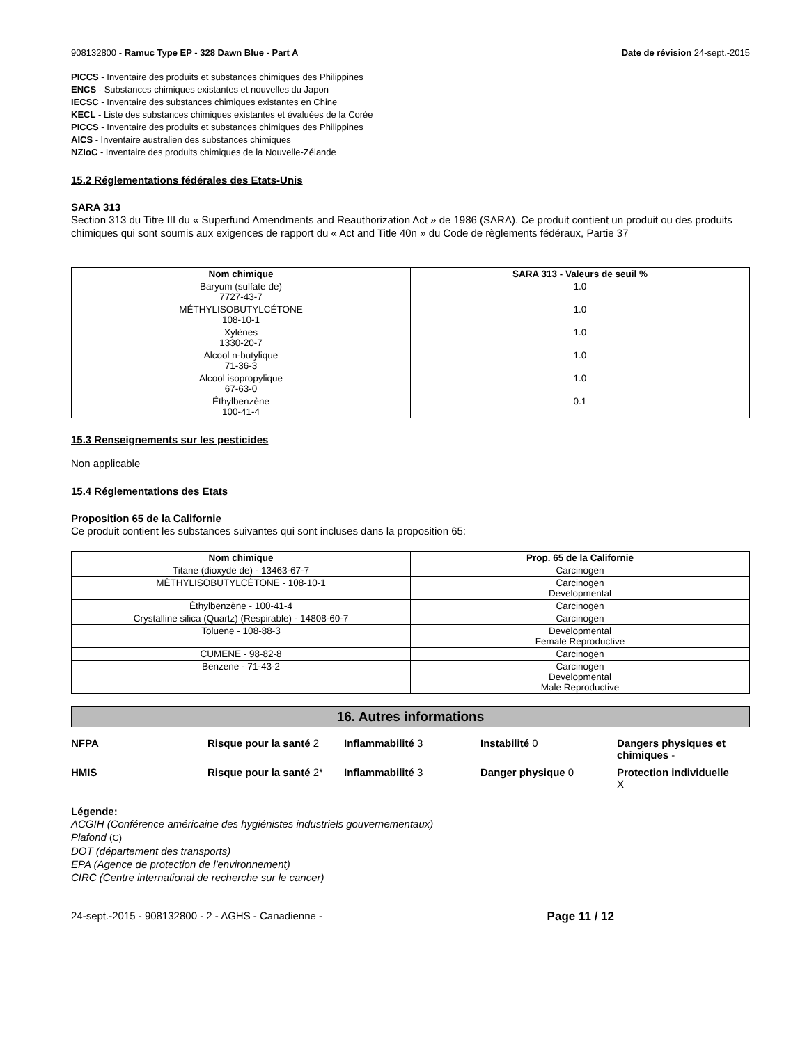908132800 - Ramuc Type EP - 328 Dawn Blue - Part A Date de révision 24-sept.-2015
PICCS - Inventaire des produits et substances chimiques des Philippines
ENCS - Substances chimiques existantes et nouvelles du Japon
IECSC - Inventaire des substances chimiques existantes en Chine
KECL - Liste des substances chimiques existantes et évaluées de la Corée
PICCS - Inventaire des produits et substances chimiques des Philippines
AICS - Inventaire australien des substances chimiques
NZIoC - Inventaire des produits chimiques de la Nouvelle-Zélande
15.2 Réglementations fédérales des Etats-Unis
SARA 313
Section 313 du Titre III du « Superfund Amendments and Reauthorization Act » de 1986 (SARA). Ce produit contient un produit ou des produits chimiques qui sont soumis aux exigences de rapport du « Act and Title 40n » du Code de règlements fédéraux, Partie 37
| Nom chimique | SARA 313 - Valeurs de seuil % |
| --- | --- |
| Baryum (sulfate de) 7727-43-7 | 1.0 |
| MÉTHYLISOBUTYLCÉTONE 108-10-1 | 1.0 |
| Xylènes 1330-20-7 | 1.0 |
| Alcool n-butylique 71-36-3 | 1.0 |
| Alcool isopropylique 67-63-0 | 1.0 |
| Éthylbenzène 100-41-4 | 0.1 |
15.3 Renseignements sur les pesticides
Non applicable
15.4 Réglementations des Etats
Proposition 65 de la Californie
Ce produit contient les substances suivantes qui sont incluses dans la proposition 65:
| Nom chimique | Prop. 65 de la Californie |
| --- | --- |
| Titane (dioxyde de) - 13463-67-7 | Carcinogen |
| MÉTHYLISOBUTYLCÉTONE - 108-10-1 | Carcinogen Developmental |
| Éthylbenzène - 100-41-4 | Carcinogen |
| Crystalline silica (Quartz) (Respirable) - 14808-60-7 | Carcinogen |
| Toluene - 108-88-3 | Developmental Female Reproductive |
| CUMENE - 98-82-8 | Carcinogen |
| Benzene - 71-43-2 | Carcinogen Developmental Male Reproductive |
16. Autres informations
NFPA
Risque pour la santé 2
Inflammabilité 3
Instabilité 0
Dangers physiques et chimiques -
HMIS
Risque pour la santé 2*
Inflammabilité 3
Danger physique 0
Protection individuelle
X
Légende:
ACGIH (Conférence américaine des hygiénistes industriels gouvernementaux)
Plafond (C)
DOT (département des transports)
EPA (Agence de protection de l'environnement)
CIRC (Centre international de recherche sur le cancer)
24-sept.-2015 - 908132800 - 2 - AGHS - Canadienne - Page 11 / 12